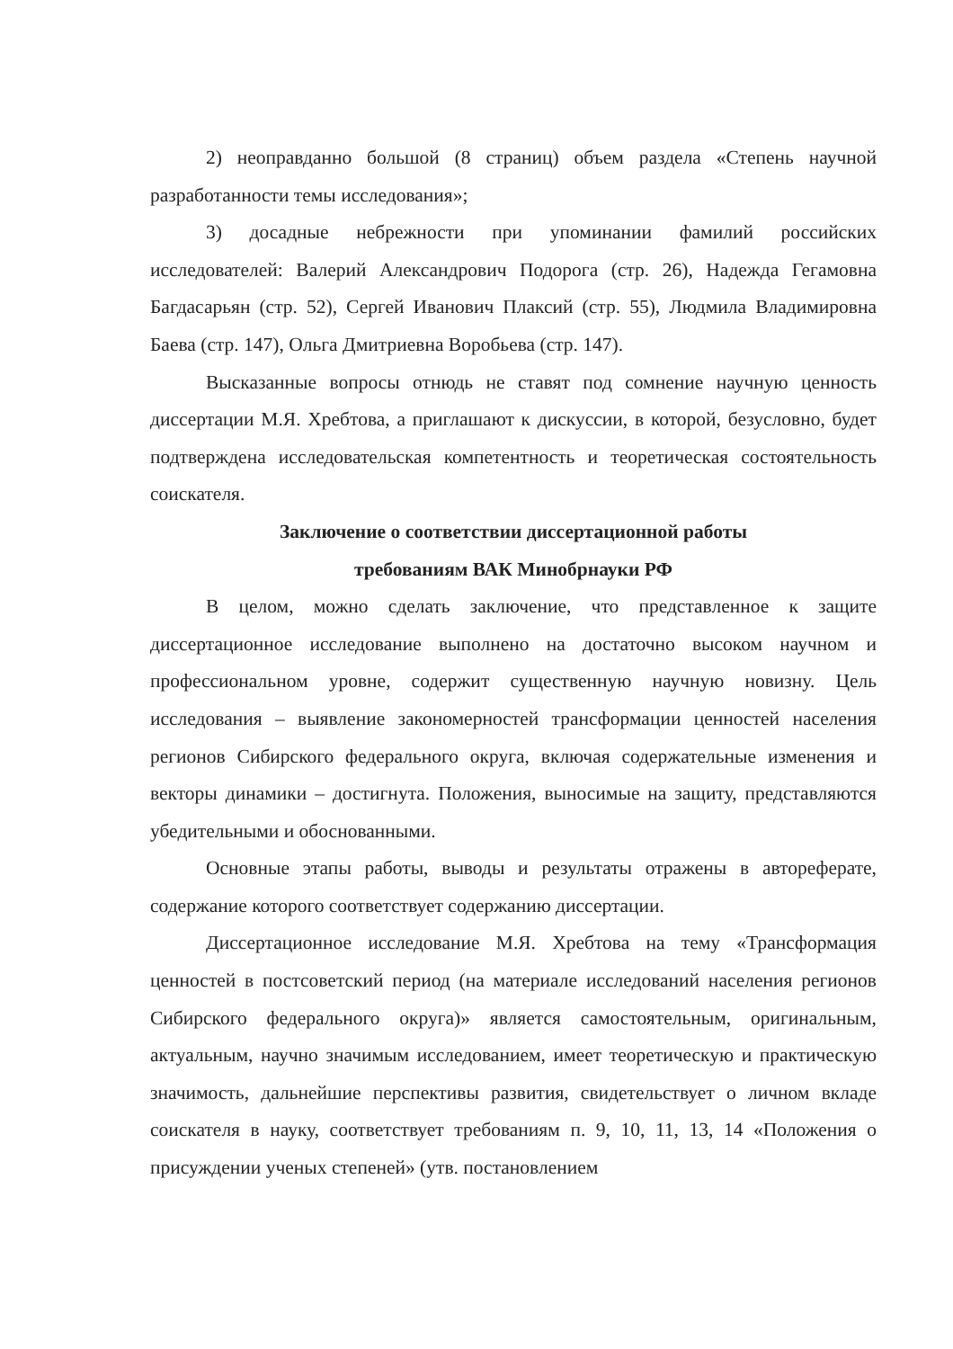2) неоправданно большой (8 страниц) объем раздела «Степень научной разработанности темы исследования»;
3) досадные небрежности при упоминании фамилий российских исследователей: Валерий Александрович Подорога (стр. 26), Надежда Гегамовна Багдасарьян (стр. 52), Сергей Иванович Плаксий (стр. 55), Людмила Владимировна Баева (стр. 147), Ольга Дмитриевна Воробьева (стр. 147).
Высказанные вопросы отнюдь не ставят под сомнение научную ценность диссертации М.Я. Хребтова, а приглашают к дискуссии, в которой, безусловно, будет подтверждена исследовательская компетентность и теоретическая состоятельность соискателя.
Заключение о соответствии диссертационной работы
требованиям ВАК Минобрнауки РФ
В целом, можно сделать заключение, что представленное к защите диссертационное исследование выполнено на достаточно высоком научном и профессиональном уровне, содержит существенную научную новизну. Цель исследования – выявление закономерностей трансформации ценностей населения регионов Сибирского федерального округа, включая содержательные изменения и векторы динамики – достигнута. Положения, выносимые на защиту, представляются убедительными и обоснованными.
Основные этапы работы, выводы и результаты отражены в автореферате, содержание которого соответствует содержанию диссертации.
Диссертационное исследование М.Я. Хребтова на тему «Трансформация ценностей в постсоветский период (на материале исследований населения регионов Сибирского федерального округа)» является самостоятельным, оригинальным, актуальным, научно значимым исследованием, имеет теоретическую и практическую значимость, дальнейшие перспективы развития, свидетельствует о личном вкладе соискателя в науку, соответствует требованиям п. 9, 10, 11, 13, 14 «Положения о присуждении ученых степеней» (утв. постановлением